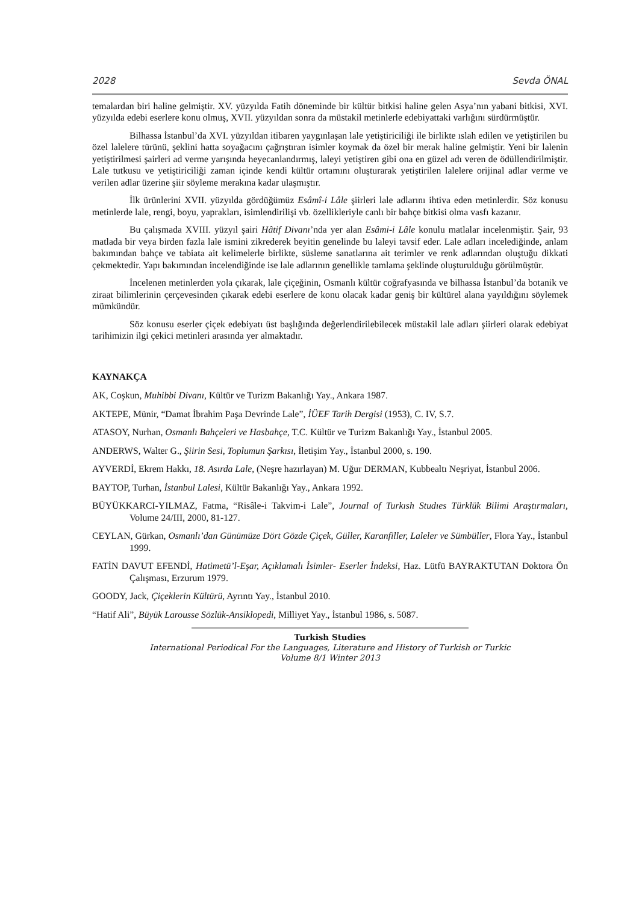2028 Sevda ÖNAL
temalardan biri haline gelmiştir. XV. yüzyılda Fatih döneminde bir kültür bitkisi haline gelen Asya’nın yabani bitkisi, XVI. yüzyılda edebi eserlere konu olmuş, XVII. yüzyıldan sonra da müstakil metinlerle edebiyattaki varlığını sürdürmüştür.
Bilhassa İstanbul’da XVI. yüzyıldan itibaren yaygınlaşan lale yetiştiriciliği ile birlikte ıslah edilen ve yetiştirilen bu özel lalelere türünü, şeklini hatta soyağacını çağrıştıran isimler koymak da özel bir merak haline gelmiştir. Yeni bir lalenin yetiştirilmesi şairleri ad verme yarışında heyecanlandırmış, laleyi yetiştiren gibi ona en güzel adı veren de ödüllendirilmiştir. Lale tutkusu ve yetiştiriciliği zaman içinde kendi kültür ortamını oluşturarak yetiştirilen lalelere orijinal adlar verme ve verilen adlar üzerine şiir söyleme merakına kadar ulaşmıştır.
İlk ürünlerini XVII. yüzyılda gördüğümüz Esâmî-i Lâle şiirleri lale adlarını ihtiva eden metinlerdir. Söz konusu metinlerde lale, rengi, boyu, yaprakları, isimlendirilişi vb. özellikleriyle canlı bir bahçe bitkisi olma vasfı kazanır.
Bu çalışmada XVIII. yüzyıl şairi Hâtif Divanı’nda yer alan Esâmi-i Lâle konulu matlalar incelenmiştir. Şair, 93 matlada bir veya birden fazla lale ismini zikrederek beyitin genelinde bu laleyi tavsif eder. Lale adları incelediğinde, anlam bakımından bahçe ve tabiata ait kelimelerle birlikte, süsleme sanatlarına ait terimler ve renk adlarından oluştuğu dikkati çekmektedir. Yapı bakımından incelendiğinde ise lale adlarının genellikle tamlama şeklinde oluşturulduğu görülmüştür.
İncelenen metinlerden yola çıkarak, lale çiçeğinin, Osmanlı kültür coğrafyasında ve bilhassa İstanbul’da botanik ve ziraat bilimlerinin çerçevesinden çıkarak edebi eserlere de konu olacak kadar geniş bir kültürel alana yayıldığını söylemek mümkündür.
Söz konusu eserler çiçek edebiyatı üst başlığında değerlendirilebilecek müstakil lale adları şiirleri olarak edebiyat tarihimizin ilgi çekici metinleri arasında yer almaktadır.
KAYNAKÇA
AK, Coşkun, Muhibbi Divanı, Kültür ve Turizm Bakanlığı Yay., Ankara 1987.
AKTEPE, Münir, “Damat İbrahim Paşa Devrinde Lale”, İÜEF Tarih Dergisi (1953), C. IV, S.7.
ATASOY, Nurhan, Osmanlı Bahçeleri ve Hasbahçe, T.C. Kültür ve Turizm Bakanlığı Yay., İstanbul 2005.
ANDERWS, Walter G., Şiirin Sesi, Toplumun Şarkısı, İletişim Yay., İstanbul 2000, s. 190.
AYVERDİ, Ekrem Hakkı, 18. Asırda Lale, (Neşre hazırlayan) M. Uğur DERMAN, Kubbealtı Neşriyat, İstanbul 2006.
BAYTOP, Turhan, İstanbul Lalesi, Kültür Bakanlığı Yay., Ankara 1992.
BÜYÜKKARCI-YILMAZ, Fatma, “Risâle-i Takvim-i Lale”, Journal of Turkısh Studıes Türklük Bilimi Araştırmaları, Volume 24/III, 2000, 81-127.
CEYLAN, Gürkan, Osmanlı’dan Günümüze Dört Gözde Çiçek, Güller, Karanfiller, Laleler ve Sümbüller, Flora Yay., İstanbul 1999.
FATİN DAVUT EFENDİ, Hatimetü’l-Eşar, Açıklamalı İsimler- Eserler İndeksi, Haz. Lütfü BAYRAKTUTAN Doktora Ön Çalışması, Erzurum 1979.
GOODY, Jack, Çiçeklerin Kültürü, Ayrıntı Yay., İstanbul 2010.
“Hatif Ali”, Büyük Larousse Sözlük-Ansiklopedi, Milliyet Yay., İstanbul 1986, s. 5087.
Turkish Studies
International Periodical For the Languages, Literature and History of Turkish or Turkic
Volume 8/1 Winter 2013